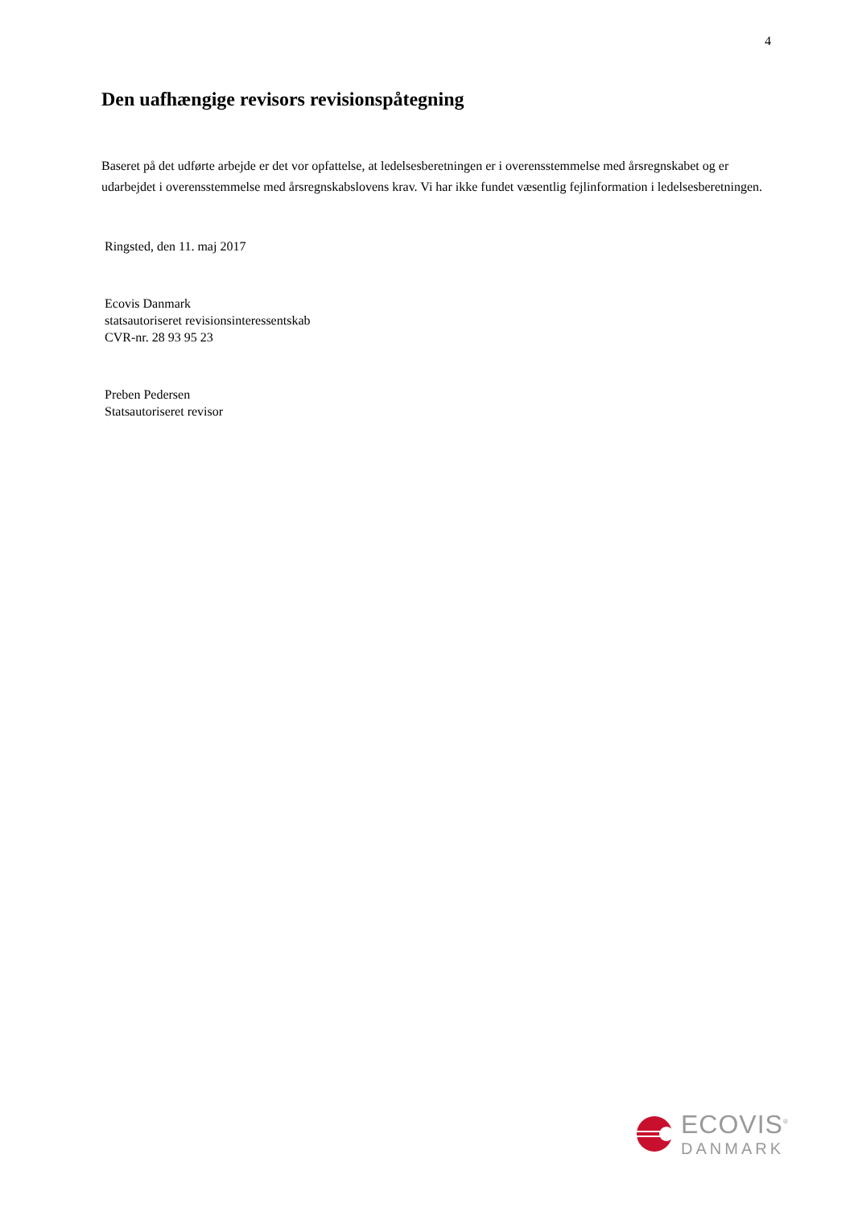4
Den uafhængige revisors revisionspåtegning
Baseret på det udførte arbejde er det vor opfattelse, at ledelsesberetningen er i overensstemmelse med årsregnskabet og er udarbejdet i overensstemmelse med årsregnskabslovens krav. Vi har ikke fundet væsentlig fejlinformation i ledelsesberetningen.
Ringsted, den 11. maj 2017
Ecovis Danmark
statsautoriseret revisionsinteressentskab
CVR-nr. 28 93 95 23
Preben Pedersen
Statsautoriseret revisor
ECOVIS<sup>®</sup>
DANMARK